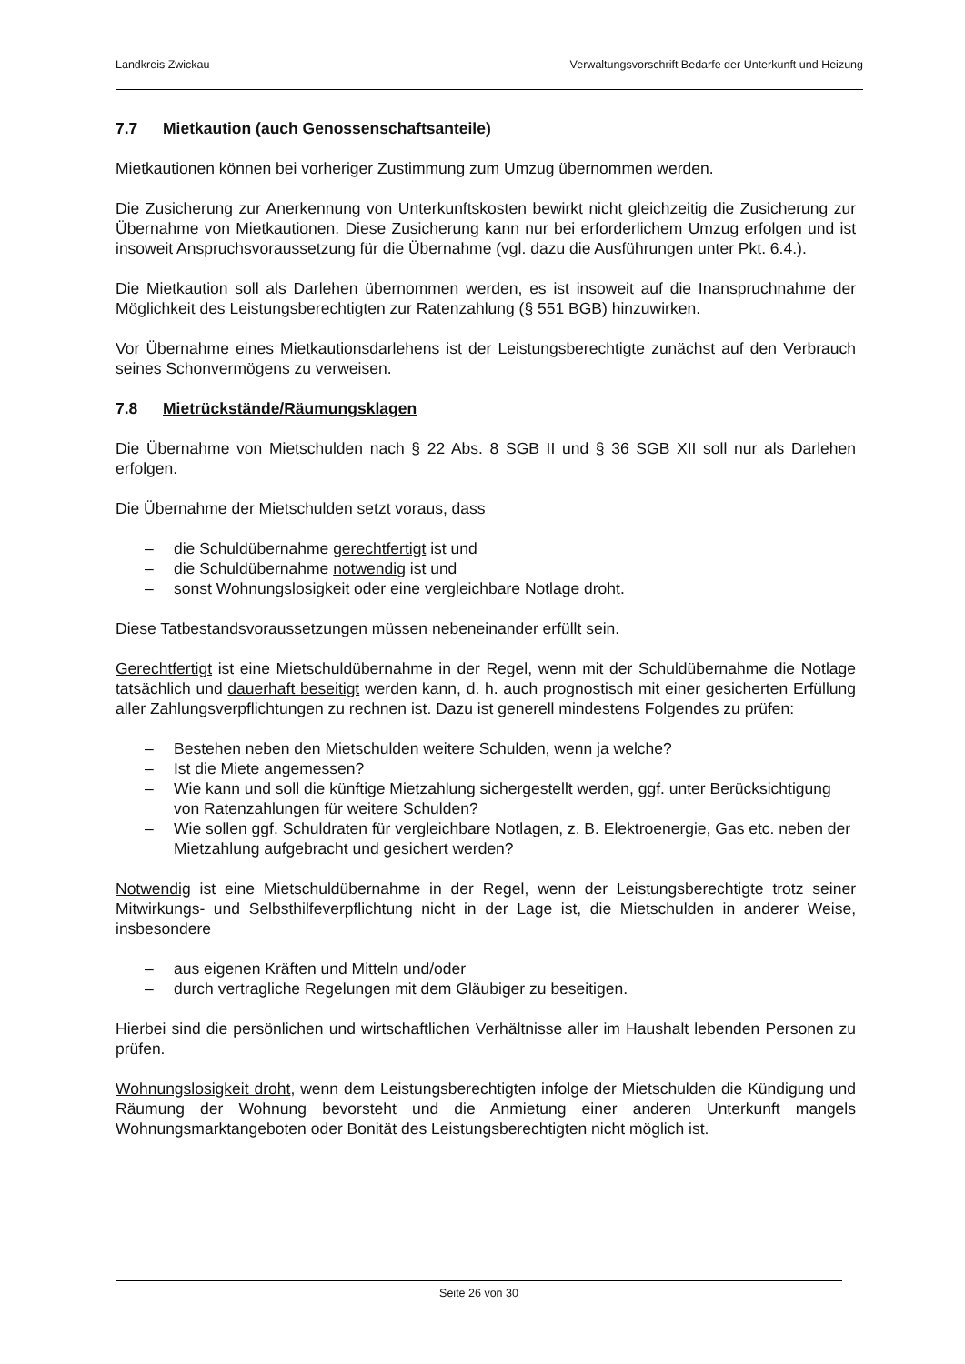Landkreis Zwickau Verwaltungsvorschrift Bedarfe der Unterkunft und Heizung
7.7 Mietkaution (auch Genossenschaftsanteile)
Mietkautionen können bei vorheriger Zustimmung zum Umzug übernommen werden.
Die Zusicherung zur Anerkennung von Unterkunftskosten bewirkt nicht gleichzeitig die Zusicherung zur Übernahme von Mietkautionen. Diese Zusicherung kann nur bei erforderlichem Umzug erfolgen und ist insoweit Anspruchsvoraussetzung für die Übernahme (vgl. dazu die Ausführungen unter Pkt. 6.4.).
Die Mietkaution soll als Darlehen übernommen werden, es ist insoweit auf die Inanspruchnahme der Möglichkeit des Leistungsberechtigten zur Ratenzahlung (§ 551 BGB) hinzuwirken.
Vor Übernahme eines Mietkautionsdarlehens ist der Leistungsberechtigte zunächst auf den Verbrauch seines Schonvermögens zu verweisen.
7.8 Mietrückstände/Räumungsklagen
Die Übernahme von Mietschulden nach § 22 Abs. 8 SGB II und § 36 SGB XII soll nur als Darlehen erfolgen.
Die Übernahme der Mietschulden setzt voraus, dass
– die Schuldübernahme gerechtfertigt ist und
– die Schuldübernahme notwendig ist und
– sonst Wohnungslosigkeit oder eine vergleichbare Notlage droht.
Diese Tatbestandsvoraussetzungen müssen nebeneinander erfüllt sein.
Gerechtfertigt ist eine Mietschuldübernahme in der Regel, wenn mit der Schuldübernahme die Notlage tatsächlich und dauerhaft beseitigt werden kann, d. h. auch prognostisch mit einer gesicherten Erfüllung aller Zahlungsverpflichtungen zu rechnen ist. Dazu ist generell mindestens Folgendes zu prüfen:
– Bestehen neben den Mietschulden weitere Schulden, wenn ja welche?
– Ist die Miete angemessen?
– Wie kann und soll die künftige Mietzahlung sichergestellt werden, ggf. unter Berücksichtigung von Ratenzahlungen für weitere Schulden?
– Wie sollen ggf. Schuldraten für vergleichbare Notlagen, z. B. Elektroenergie, Gas etc. neben der Mietzahlung aufgebracht und gesichert werden?
Notwendig ist eine Mietschuldübernahme in der Regel, wenn der Leistungsberechtigte trotz seiner Mitwirkungs- und Selbsthilfeverpflichtung nicht in der Lage ist, die Mietschulden in anderer Weise, insbesondere
– aus eigenen Kräften und Mitteln und/oder
– durch vertragliche Regelungen mit dem Gläubiger zu beseitigen.
Hierbei sind die persönlichen und wirtschaftlichen Verhältnisse aller im Haushalt lebenden Personen zu prüfen.
Wohnungslosigkeit droht, wenn dem Leistungsberechtigten infolge der Mietschulden die Kündigung und Räumung der Wohnung bevorsteht und die Anmietung einer anderen Unterkunft mangels Wohnungsmarktangeboten oder Bonität des Leistungsberechtigten nicht möglich ist.
Seite 26 von 30